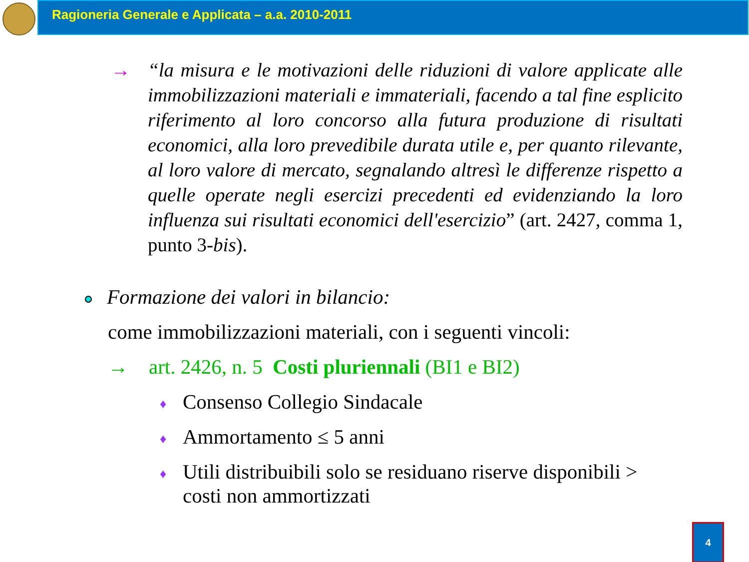Ragioneria Generale e Applicata – a.a. 2010-2011
→
“la misura e le motivazioni delle riduzioni di valore applicate alle immobilizzazioni materiali e immateriali, facendo a tal fine esplicito riferimento al loro concorso alla futura produzione di risultati economici, alla loro prevedibile durata utile e, per quanto rilevante, al loro valore di mercato, segnalando altresì le differenze rispetto a quelle operate negli esercizi precedenti ed evidenziando la loro influenza sui risultati economici dell'esercizio” (art. 2427, comma 1, punto 3-bis).
Formazione dei valori in bilancio:
come immobilizzazioni materiali, con i seguenti vincoli:
→ art. 2426, n. 5 Costi pluriennali (BI1 e BI2)
♦ Consenso Collegio Sindacale
♦ Ammortamento ≤ 5 anni
♦ Utili distribuibili solo se residuano riserve disponibili >
costi non ammortizzati
4